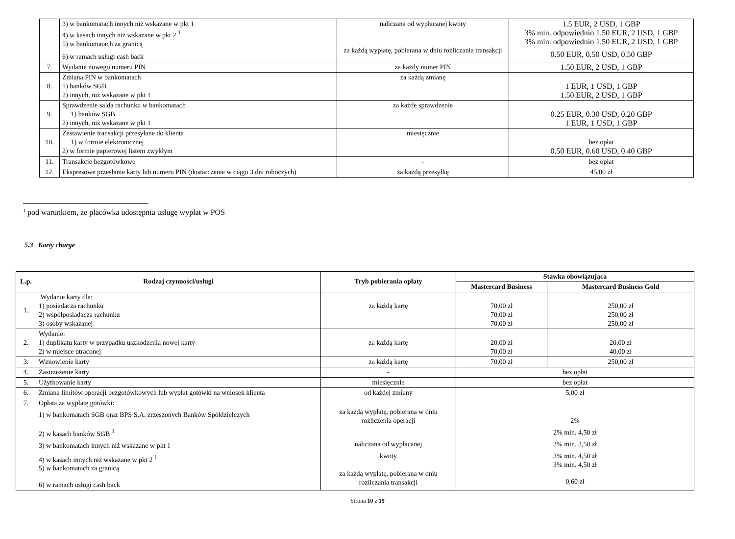| | 3) w bankomatach innych niż wskazane w pkt 1 4) w kasach innych niż wskazane w pkt 2 <sup>1</sup> 5) w bankomatach za granicą 6) w ramach usługi cash back | naliczana od wypłacanej kwoty za każdą wypłatę, pobierana w dniu rozliczania transakcji | 1.5 EUR, 2 USD, 1 GBP 3% min. odpowiednio 1.50 EUR, 2 USD, 1 GBP 3% min. odpowiednio 1.50 EUR, 2 USD, 1 GBP 0.50 EUR, 0.50 USD, 0.50 GBP |
| 7. | Wydanie nowego numeru PIN | za każdy numer PIN | 1.50 EUR, 2 USD, 1 GBP |
| 8. | Zmiana PIN w bankomatach 1) banków SGB 2) innych, niż wskazane w pkt 1 | za każdą zmianę | 1 EUR, 1 USD, 1 GBP 1.50 EUR, 2 USD, 1 GBP |
| 9. | Sprawdzenie salda rachunku w bankomatach 1) banków SGB 2) innych, niż wskazane w pkt 1 | za każde sprawdzenie | 0.25 EUR, 0.30 USD, 0.20 GBP 1 EUR, 1 USD, 1 GBP |
| 10. | Zestawienie transakcji przesyłane do klienta 1) w formie elektronicznej 2) w formie papierowej listem zwykłym | miesięcznie | bez opłat 0.50 EUR, 0.60 USD, 0.40 GBP |
| 11. | Transakcje bezgotówkowe | - | bez opłat |
| 12. | Ekspresowe przesłanie karty lub numeru PIN (dostarczenie w ciągu 3 dni roboczych) | za każdą przesyłkę | 45,00 zł |
<sup>1</sup> pod warunkiem, że placówka udostępnia usługę wypłat w POS
5.3 Karty charge
| L.p. | Rodzaj czynności/usługi | Tryb pobierania opłaty | Stawka obowiązująca | |
| --- | --- | --- | --- | --- |
| | | | Mastercard Business | Mastercard Business Gold |
| 1. | Wydanie karty dla: 1) posiadacza rachunku 2) współposiadacza rachunku 3) osoby wskazanej | za każdą kartę | 70,00 zł 70,00 zł 70,00 zł | 250,00 zł 250,00 zł 250,00 zł |
| 2. | Wydanie: 1) duplikatu karty w przypadku uszkodzenia nowej karty 2) w miejsce utraconej | za każdą kartę | 20,00 zł 70,00 zł | 20,00 zł 40,00 zł |
| 3. | Wznowienie karty | za każdą kartę | 70,00 zł | 250,00 zł |
| 4. | Zastrzeżenie karty | - | bez opłat | |
| 5. | Użytkowanie karty | miesięcznie | bez opłat | |
| 6. | Zmiana limitów operacji bezgotówkowych lub wypłat gotówki na wniosek klienta | od każdej zmiany | 5,00 zł | |
| 7. | Opłata za wypłatę gotówki: 1) w bankomatach SGB oraz BPS S.A. zrzeszonych Banków Spółdzielczych 2) w kasach banków SGB <sup>1</sup> 3) w bankomatach innych niż wskazane w pkt 1 4) w kasach innych niż wskazane w pkt 2 <sup>1</sup> 5) w bankomatach za granicą 6) w ramach usługi cash back | za każdą wypłatę, pobierana w dniu rozliczenia operacji naliczana od wypłacanej kwoty za każdą wypłatę, pobierana w dniu rozliczania transakcji | 2% 2% min. 4,50 zł 3% min. 3,50 zł 3% min. 4,50 zł 3% min. 4,50 zł 0,60 zł | |
Strona 10 z 19